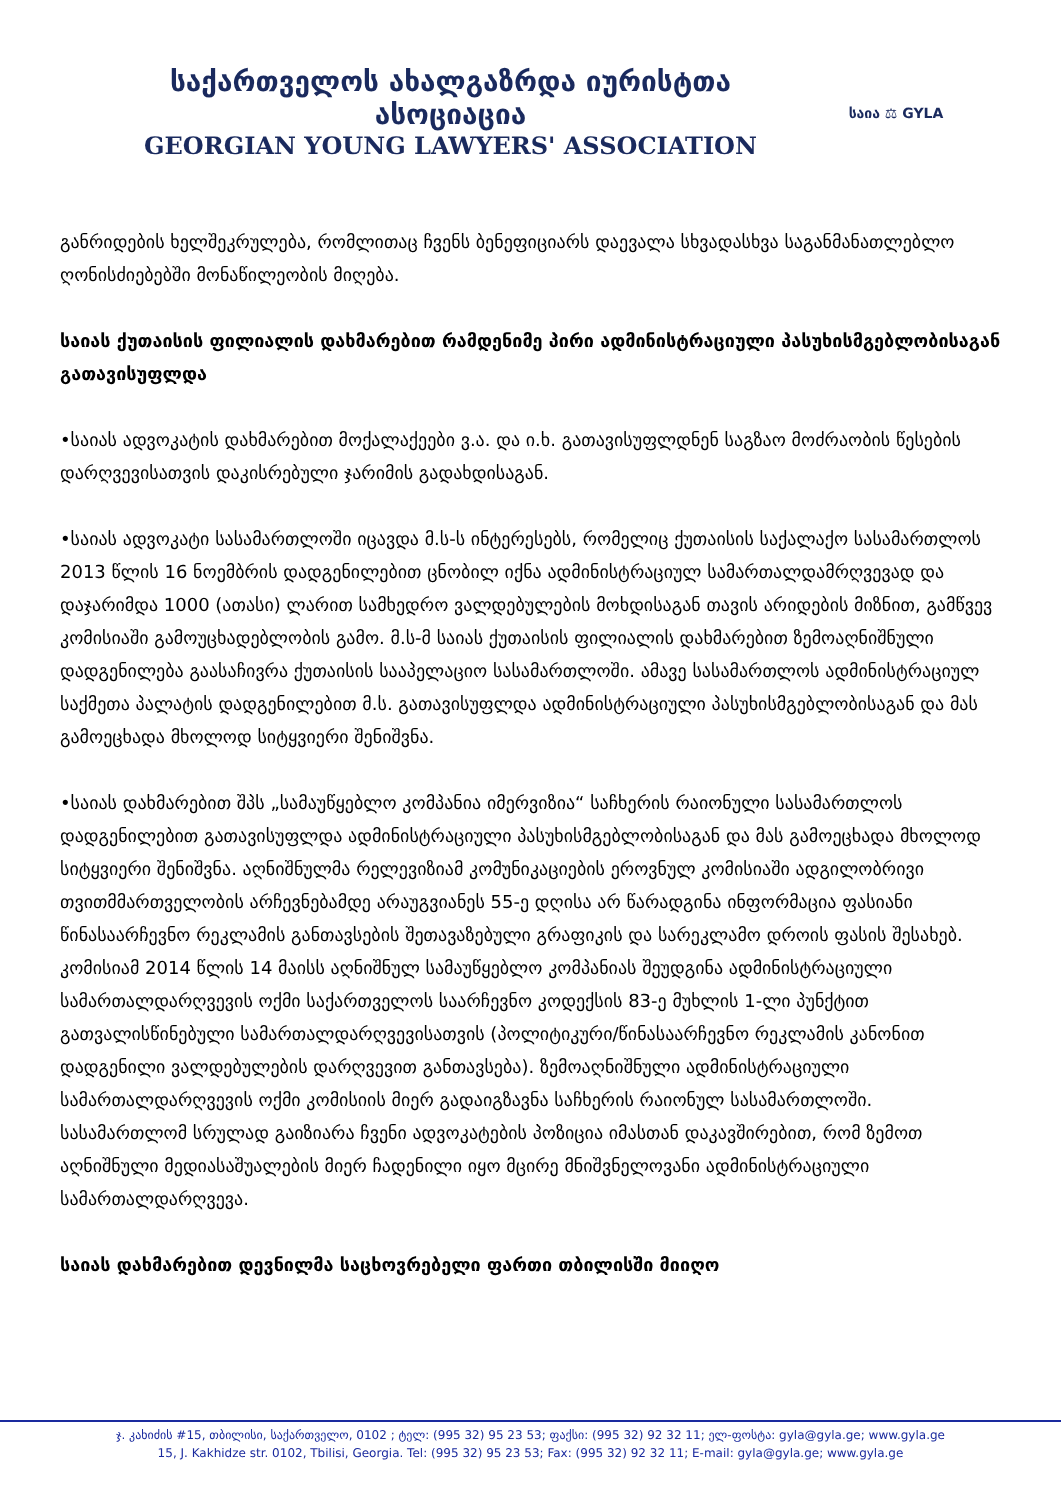საქართველოს ახალგაზრდა იურისტთა ასოციაცია
GEORGIAN YOUNG LAWYERS' ASSOCIATION
საია ⚖ GYLA
განრიდების ხელშეკრულება, რომლითაც ჩვენს ბენეფიციარს დაევალა სხვადასხვა საგანმანათლებლო ღონისძიებებში მონაწილეობის მიღება.
საიას ქუთაისის ფილიალის დახმარებით რამდენიმე პირი ადმინისტრაციული პასუხისმგებლობისაგან გათავისუფლდა
•საიას ადვოკატის დახმარებით მოქალაქეები ვ.ა. და ი.ხ. გათავისუფლდნენ საგზაო მოძრაობის წესების დარღვევისათვის დაკისრებული ჯარიმის გადახდისაგან.
•საიას ადვოკატი სასამართლოში იცავდა მ.ს-ს ინტერესებს, რომელიც ქუთაისის საქალაქო სასამართლოს 2013 წლის 16 ნოემბრის დადგენილებით ცნობილ იქნა ადმინისტრაციულ სამართალდამრღვევად და დაჯარიმდა 1000 (ათასი) ლარით სამხედრო ვალდებულების მოხდისაგან თავის არიდების მიზნით, გამწვევ კომისიაში გამოუცხადებლობის გამო. მ.ს-მ საიას ქუთაისის ფილიალის დახმარებით ზემოაღნიშნული დადგენილება გაასაჩივრა ქუთაისის სააპელაციო სასამართლოში. ამავე სასამართლოს ადმინისტრაციულ საქმეთა პალატის დადგენილებით მ.ს. გათავისუფლდა ადმინისტრაციული პასუხისმგებლობისაგან და მას გამოეცხადა მხოლოდ სიტყვიერი შენიშვნა.
•საიას დახმარებით შპს „სამაუწყებლო კომპანია იმერვიზია“ საჩხერის რაიონული სასამართლოს დადგენილებით გათავისუფლდა ადმინისტრაციული პასუხისმგებლობისაგან და მას გამოეცხადა მხოლოდ სიტყვიერი შენიშვნა. აღნიშნულმა რელევიზიამ კომუნიკაციების ეროვნულ კომისიაში ადგილობრივი თვითმმართველობის არჩევნებამდე არაუგვიანეს 55-ე დღისა არ წარადგინა ინფორმაცია ფასიანი წინასაარჩევნო რეკლამის განთავსების შეთავაზებული გრაფიკის და სარეკლამო დროის ფასის შესახებ. კომისიამ 2014 წლის 14 მაისს აღნიშნულ სამაუწყებლო კომპანიას შეუდგინა ადმინისტრაციული სამართალდარღვევის ოქმი საქართველოს საარჩევნო კოდექსის 83-ე მუხლის 1-ლი პუნქტით გათვალისწინებული სამართალდარღვევისათვის (პოლიტიკური/წინასაარჩევნო რეკლამის კანონით დადგენილი ვალდებულების დარღვევით განთავსება). ზემოაღნიშნული ადმინისტრაციული სამართალდარღვევის ოქმი კომისიის მიერ გადაიგზავნა საჩხერის რაიონულ სასამართლოში. სასამართლომ სრულად გაიზიარა ჩვენი ადვოკატების პოზიცია იმასთან დაკავშირებით, რომ ზემოთ აღნიშნული მედიასაშუალების მიერ ჩადენილი იყო მცირე მნიშვნელოვანი ადმინისტრაციული სამართალდარღვევა.
საიას დახმარებით დევნილმა საცხოვრებელი ფართი თბილისში მიიღო
ჯ. კახიძის #15, თბილისი, საქართველო, 0102 ; ტელ: (995 32) 95 23 53; ფაქსი: (995 32) 92 32 11; ელ-ფოსტა: gyla@gyla.ge; www.gyla.ge
15, J. Kakhidze str. 0102, Tbilisi, Georgia. Tel: (995 32) 95 23 53; Fax: (995 32) 92 32 11; E-mail: gyla@gyla.ge; www.gyla.ge